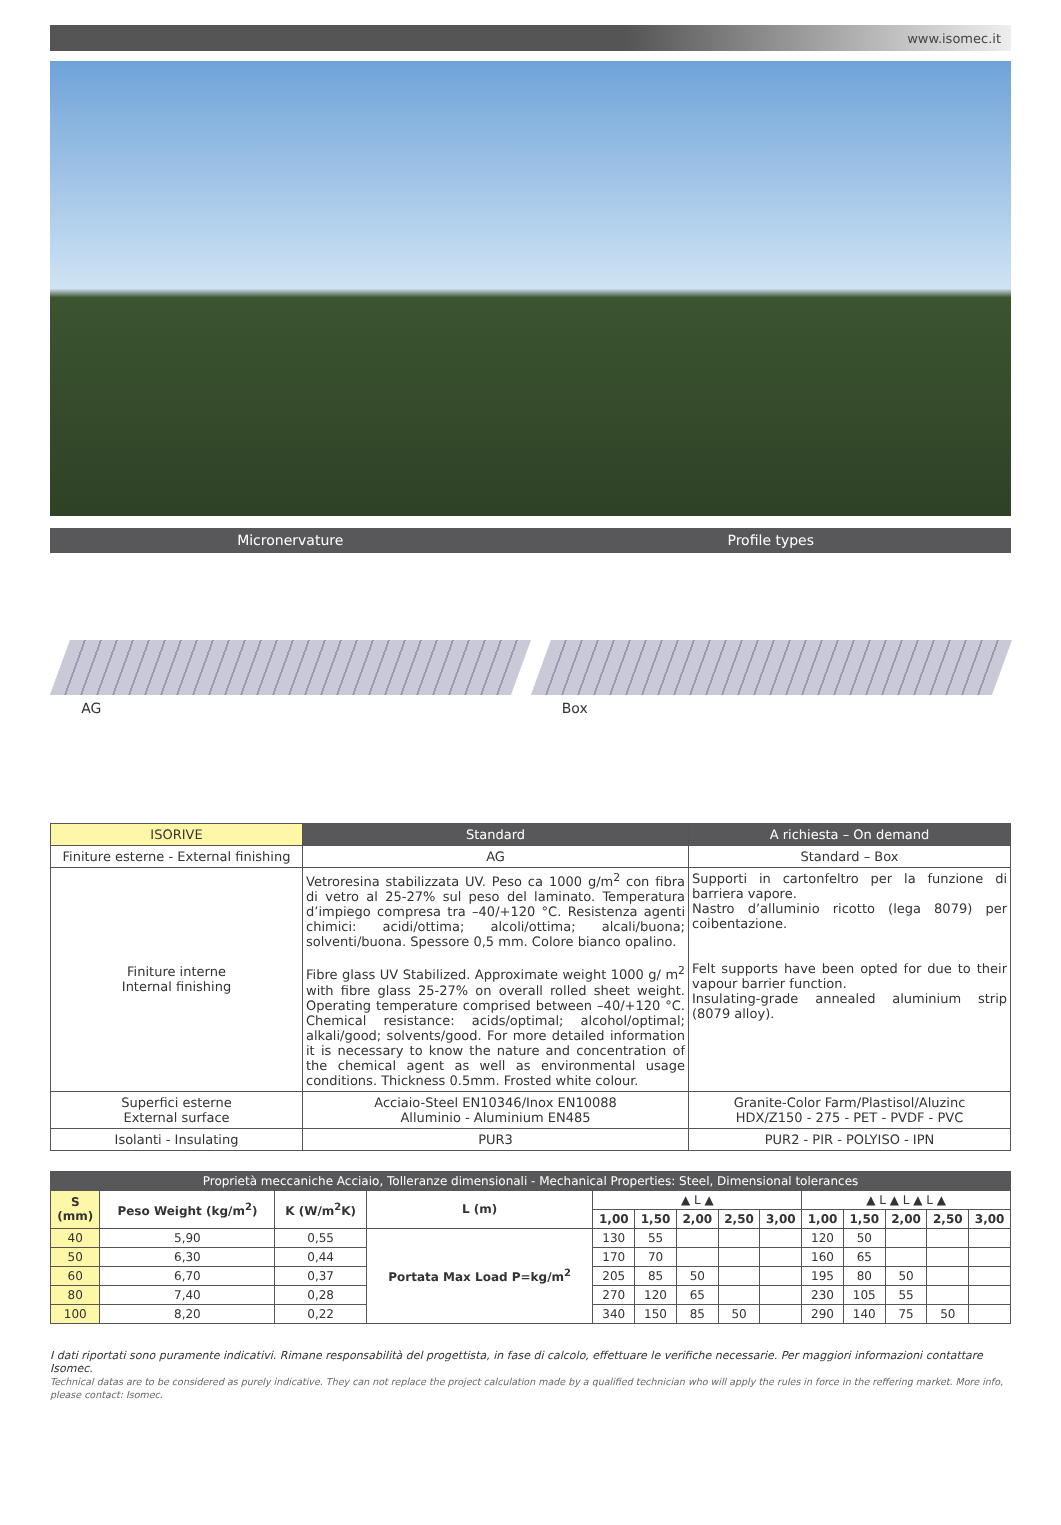www.isomec.it
Micronervature Profile types
AG Box
| ISORIVE | Standard | A richiesta – On demand |
| --- | --- | --- |
| Finiture esterne - External finishing | AG | Standard – Box |
| Finiture interne Internal finishing | Vetroresina stabilizzata UV. Peso ca 1000 g/m<sup>2</sup> con fibra di vetro al 25-27% sul peso del laminato. Temperatura d’impiego compresa tra –40/+120 °C. Resistenza agenti chimici: acidi/ottima; alcoli/ottima; alcali/buona; solventi/buona. Spessore 0,5 mm. Colore bianco opalino. Fibre glass UV Stabilized. Approximate weight 1000 g/ m<sup>2</sup> with fibre glass 25-27% on overall rolled sheet weight. Operating temperature comprised between –40/+120 °C. Chemical resistance: acids/optimal; alcohol/optimal; alkali/good; solvents/good. For more detailed information it is necessary to know the nature and concentration of the chemical agent as well as environmental usage conditions. Thickness 0.5mm. Frosted white colour. | Supporti in cartonfeltro per la funzione di barriera vapore. Nastro d’alluminio ricotto (lega 8079) per coibentazione. Felt supports have been opted for due to their vapour barrier function. Insulating-grade annealed aluminium strip (8079 alloy). |
| Superfici esterne External surface | Acciaio-Steel EN10346/Inox EN10088 Alluminio - Aluminium EN485 | Granite-Color Farm/Plastisol/Aluzinc HDX/Z150 - 275 - PET - PVDF - PVC |
| Isolanti - Insulating | PUR3 | PUR2 - PIR - POLYISO - IPN |
| Proprietà meccaniche Acciaio, Tolleranze dimensionali - Mechanical Properties: Steel, Dimensional tolerances | | | | | | | | | | | | | |
| --- | --- | --- | --- | --- | --- | --- | --- | --- | --- | --- | --- | --- | --- |
| S (mm) | Peso Weight (kg/m<sup>2</sup>) | K (W/m<sup>2</sup>K) | L (m) | ▲ L ▲ | | | | | ▲ L ▲ L ▲ L ▲ | | | | |
| | | | | 1,00 | 1,50 | 2,00 | 2,50 | 3,00 | 1,00 | 1,50 | 2,00 | 2,50 | 3,00 |
| 40 | 5,90 | 0,55 | Portata Max Load P=kg/m<sup>2</sup> | 130 | 55 | | | | 120 | 50 | | | |
| 50 | 6,30 | 0,44 | | 170 | 70 | | | | 160 | 65 | | | |
| 60 | 6,70 | 0,37 | | 205 | 85 | 50 | | | 195 | 80 | 50 | | |
| 80 | 7,40 | 0,28 | | 270 | 120 | 65 | | | 230 | 105 | 55 | | |
| 100 | 8,20 | 0,22 | | 340 | 150 | 85 | 50 | | 290 | 140 | 75 | 50 | |
I dati riportati sono puramente indicativi. Rimane responsabilità del progettista, in fase di calcolo, effettuare le verifiche necessarie. Per maggiori informazioni contattare Isomec.
Technical datas are to be considered as purely indicative. They can not replace the project calculation made by a qualified technician who will apply the rules in force in the reffering market. More info, please contact: Isomec.